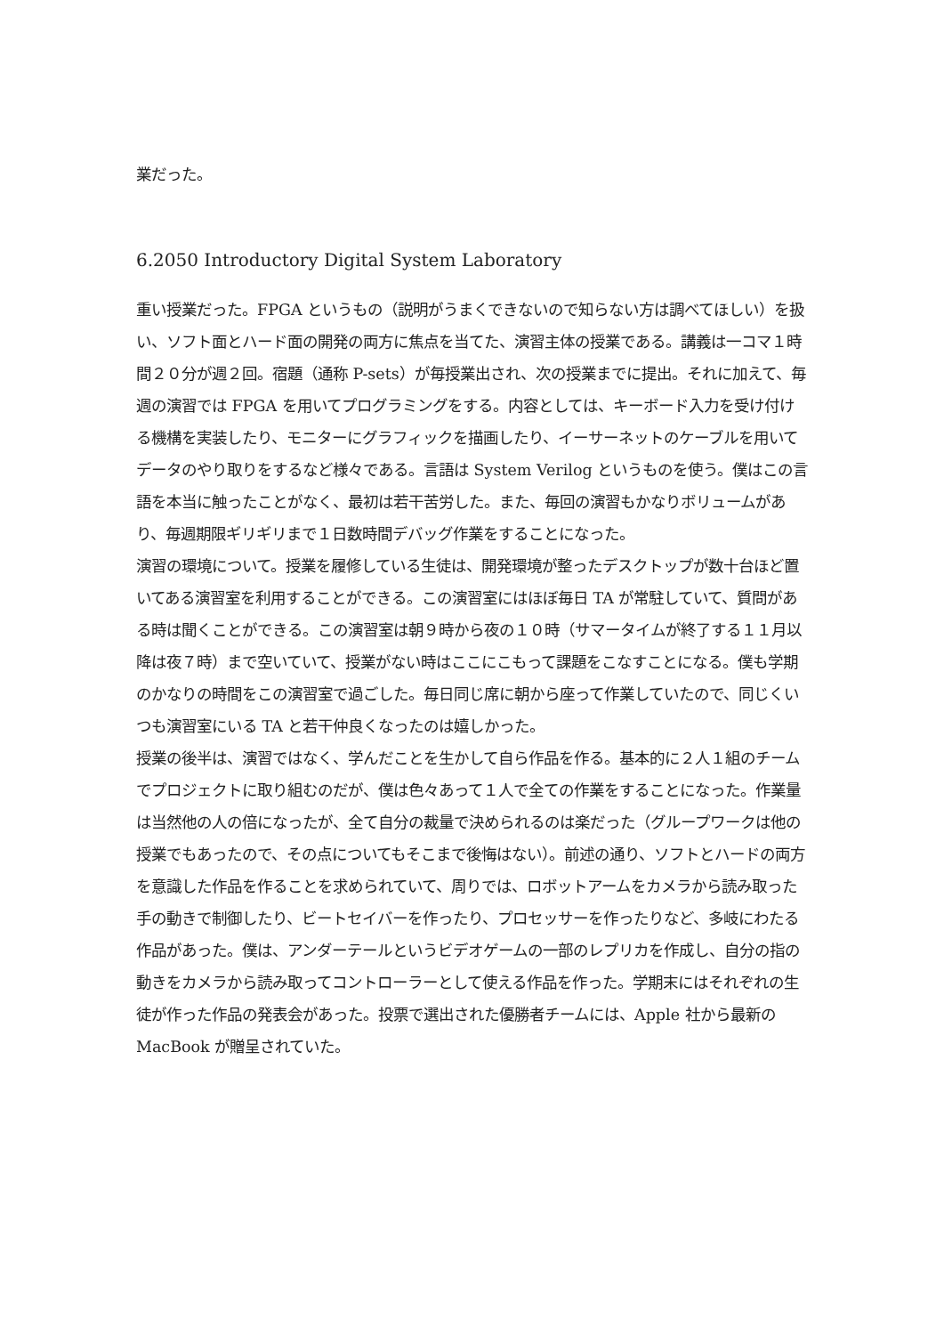業だった。
6.2050 Introductory Digital System Laboratory
重い授業だった。FPGA というもの（説明がうまくできないので知らない方は調べてほしい）を扱い、ソフト面とハード面の開発の両方に焦点を当てた、演習主体の授業である。講義は一コマ１時間２０分が週２回。宿題（通称 P-sets）が毎授業出され、次の授業までに提出。それに加えて、毎週の演習では FPGA を用いてプログラミングをする。内容としては、キーボード入力を受け付ける機構を実装したり、モニターにグラフィックを描画したり、イーサーネットのケーブルを用いてデータのやり取りをするなど様々である。言語は System Verilog というものを使う。僕はこの言語を本当に触ったことがなく、最初は若干苦労した。また、毎回の演習もかなりボリュームがあり、毎週期限ギリギリまで１日数時間デバッグ作業をすることになった。
演習の環境について。授業を履修している生徒は、開発環境が整ったデスクトップが数十台ほど置いてある演習室を利用することができる。この演習室にはほぼ毎日 TA が常駐していて、質問がある時は聞くことができる。この演習室は朝９時から夜の１０時（サマータイムが終了する１１月以降は夜７時）まで空いていて、授業がない時はここにこもって課題をこなすことになる。僕も学期のかなりの時間をこの演習室で過ごした。毎日同じ席に朝から座って作業していたので、同じくいつも演習室にいる TA と若干仲良くなったのは嬉しかった。
授業の後半は、演習ではなく、学んだことを生かして自ら作品を作る。基本的に２人１組のチームでプロジェクトに取り組むのだが、僕は色々あって１人で全ての作業をすることになった。作業量は当然他の人の倍になったが、全て自分の裁量で決められるのは楽だった（グループワークは他の授業でもあったので、その点についてもそこまで後悔はない）。前述の通り、ソフトとハードの両方を意識した作品を作ることを求められていて、周りでは、ロボットアームをカメラから読み取った手の動きで制御したり、ビートセイバーを作ったり、プロセッサーを作ったりなど、多岐にわたる作品があった。僕は、アンダーテールというビデオゲームの一部のレプリカを作成し、自分の指の動きをカメラから読み取ってコントローラーとして使える作品を作った。学期末にはそれぞれの生徒が作った作品の発表会があった。投票で選出された優勝者チームには、Apple 社から最新の MacBook が贈呈されていた。